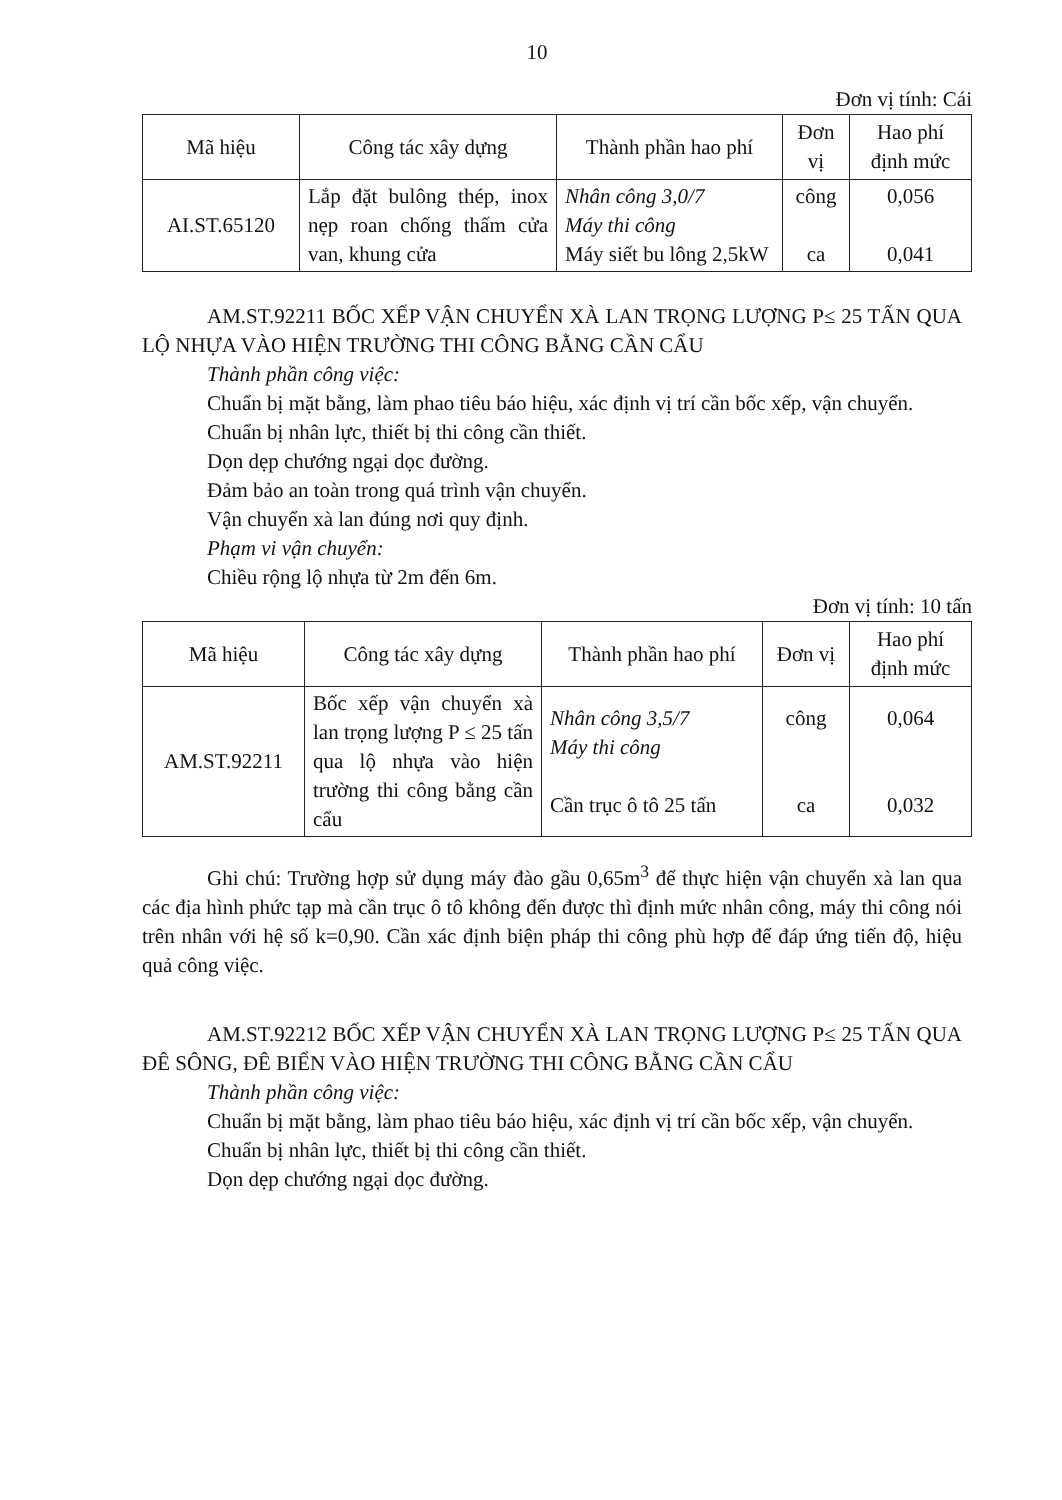10
Đơn vị tính: Cái
| Mã hiệu | Công tác xây dựng | Thành phần hao phí | Đơn vị | Hao phí định mức |
| --- | --- | --- | --- | --- |
| AI.ST.65120 | Lắp đặt bulông thép, inox nẹp roan chống thấm cửa van, khung cửa | Nhân công 3,0/7 Máy thi công Máy siết bu lông 2,5kW | công ca | 0,056 0,041 |
AM.ST.92211 BỐC XẾP VẬN CHUYỂN XÀ LAN TRỌNG LƯỢNG P≤ 25 TẤN QUA LỘ NHỰA VÀO HIỆN TRƯỜNG THI CÔNG BẰNG CẦN CẨU
Thành phần công việc:
Chuẩn bị mặt bằng, làm phao tiêu báo hiệu, xác định vị trí cần bốc xếp, vận chuyển.
Chuẩn bị nhân lực, thiết bị thi công cần thiết.
Dọn dẹp chướng ngại dọc đường.
Đảm bảo an toàn trong quá trình vận chuyển.
Vận chuyển xà lan đúng nơi quy định.
Phạm vi vận chuyển:
Chiều rộng lộ nhựa từ 2m đến 6m.
Đơn vị tính: 10 tấn
| Mã hiệu | Công tác xây dựng | Thành phần hao phí | Đơn vị | Hao phí định mức |
| --- | --- | --- | --- | --- |
| AM.ST.92211 | Bốc xếp vận chuyển xà lan trọng lượng P ≤ 25 tấn qua lộ nhựa vào hiện trường thi công bằng cần cẩu | Nhân công 3,5/7 Máy thi công Cần trục ô tô 25 tấn | công ca | 0,064 0,032 |
Ghi chú: Trường hợp sử dụng máy đào gầu 0,65m<sup>3</sup> để thực hiện vận chuyển xà lan qua các địa hình phức tạp mà cần trục ô tô không đến được thì định mức nhân công, máy thi công nói trên nhân với hệ số k=0,90. Cần xác định biện pháp thi công phù hợp để đáp ứng tiến độ, hiệu quả công việc.
AM.ST.92212 BỐC XẾP VẬN CHUYỂN XÀ LAN TRỌNG LƯỢNG P≤ 25 TẤN QUA ĐÊ SÔNG, ĐÊ BIỂN VÀO HIỆN TRƯỜNG THI CÔNG BẰNG CẦN CẨU
Thành phần công việc:
Chuẩn bị mặt bằng, làm phao tiêu báo hiệu, xác định vị trí cần bốc xếp, vận chuyển.
Chuẩn bị nhân lực, thiết bị thi công cần thiết.
Dọn dẹp chướng ngại dọc đường.